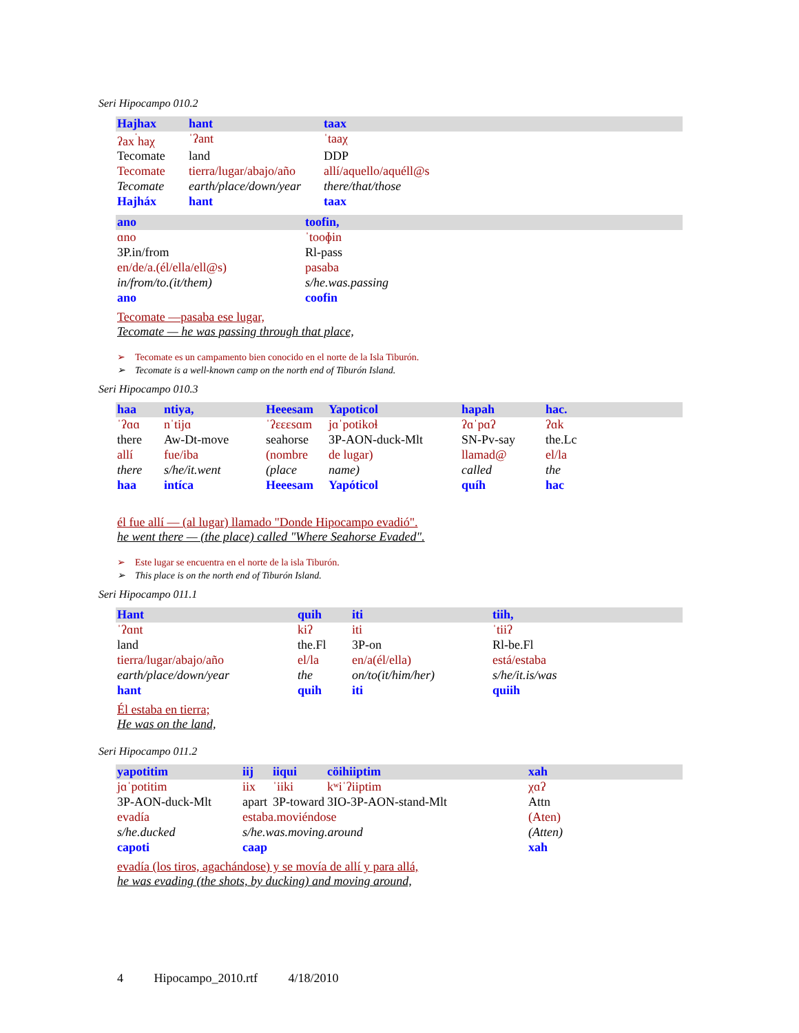Seri Hipocampo 010.2
| Hajhax | hant | taax |
| ʔax<sup>ˈ</sup>haχ | ˈʔant | ˈtaaχ |
| Tecomate | land | DDP |
| Tecomate | tierra/lugar/abajo/año | allí/aquello/aquéll@s |
| Tecomate | earth/place/down/year | there/that/those |
| Hajháx | hant | taax |
| ano | toofin, |
| ɑno | ˈtooɸin |
| 3P.in/from | Rl-pass |
| en/de/a.(él/ella/ell@s) | pasaba |
| in/from/to.(it/them) | s/he.was.passing |
| ano | coofin |
Tecomate —pasaba ese lugar,
Tecomate — he was passing through that place,
➢ Tecomate es un campamento bien conocido en el norte de la Isla Tiburón.
➢ Tecomate is a well-known camp on the north end of Tiburón Island.
Seri Hipocampo 010.3
| haa | ntiya, | Heeesam | Yapoticol | hapah | hac. |
| ˈʔɑɑ | nˈtijɑ | ˈʔɛɛɛsɑm | jɑˈpotikoɬ | ʔɑˈpɑʔ | ʔɑk |
| there | Aw-Dt-move | seahorse | 3P-AON-duck-Mlt | SN-Pv-say | the.Lc |
| allí | fue/iba | (nombre | de lugar) | llamad@ | el/la |
| there | s/he/it.went | (place | name) | called | the |
| haa | intíca | Heeesam | Yapóticol | quíh | hac |
él fue allí — (al lugar) llamado "Donde Hipocampo evadió".
he went there — (the place) called "Where Seahorse Evaded".
➢ Este lugar se encuentra en el norte de la isla Tiburón.
➢ This place is on the north end of Tiburón Island.
Seri Hipocampo 011.1
| Hant | quih | iti | tiih, |
| ˈʔɑnt | kiʔ | iti | ˈtiiʔ |
| land | the.Fl | 3P-on | Rl-be.Fl |
| tierra/lugar/abajo/año | el/la | en/a(él/ella) | está/estaba |
| earth/place/down/year | the | on/to(it/him/her) | s/he/it.is/was |
| hant | quih | iti | quiih |
Él estaba en tierra;
He was on the land,
Seri Hipocampo 011.2
| yapotitim | iij | iiqui | cöihiiptim | xah |
| jɑˈpotitim | iix | ˈiiki | kʷiˈʔiiptim | χɑʔ |
| 3P-AON-duck-Mlt | apart | 3P-toward | 3IO-3P-AON-stand-Mlt | Attn |
| evadía | estaba.moviéndose | | | (Aten) |
| s/he.ducked | s/he.was.moving.around | | | (Atten) |
| capoti | caap | | | xah |
evadía (los tiros, agachándose) y se movía de allí y para allá,
he was evading (the shots, by ducking) and moving around,
4 Hipocampo_2010.rtf 4/18/2010